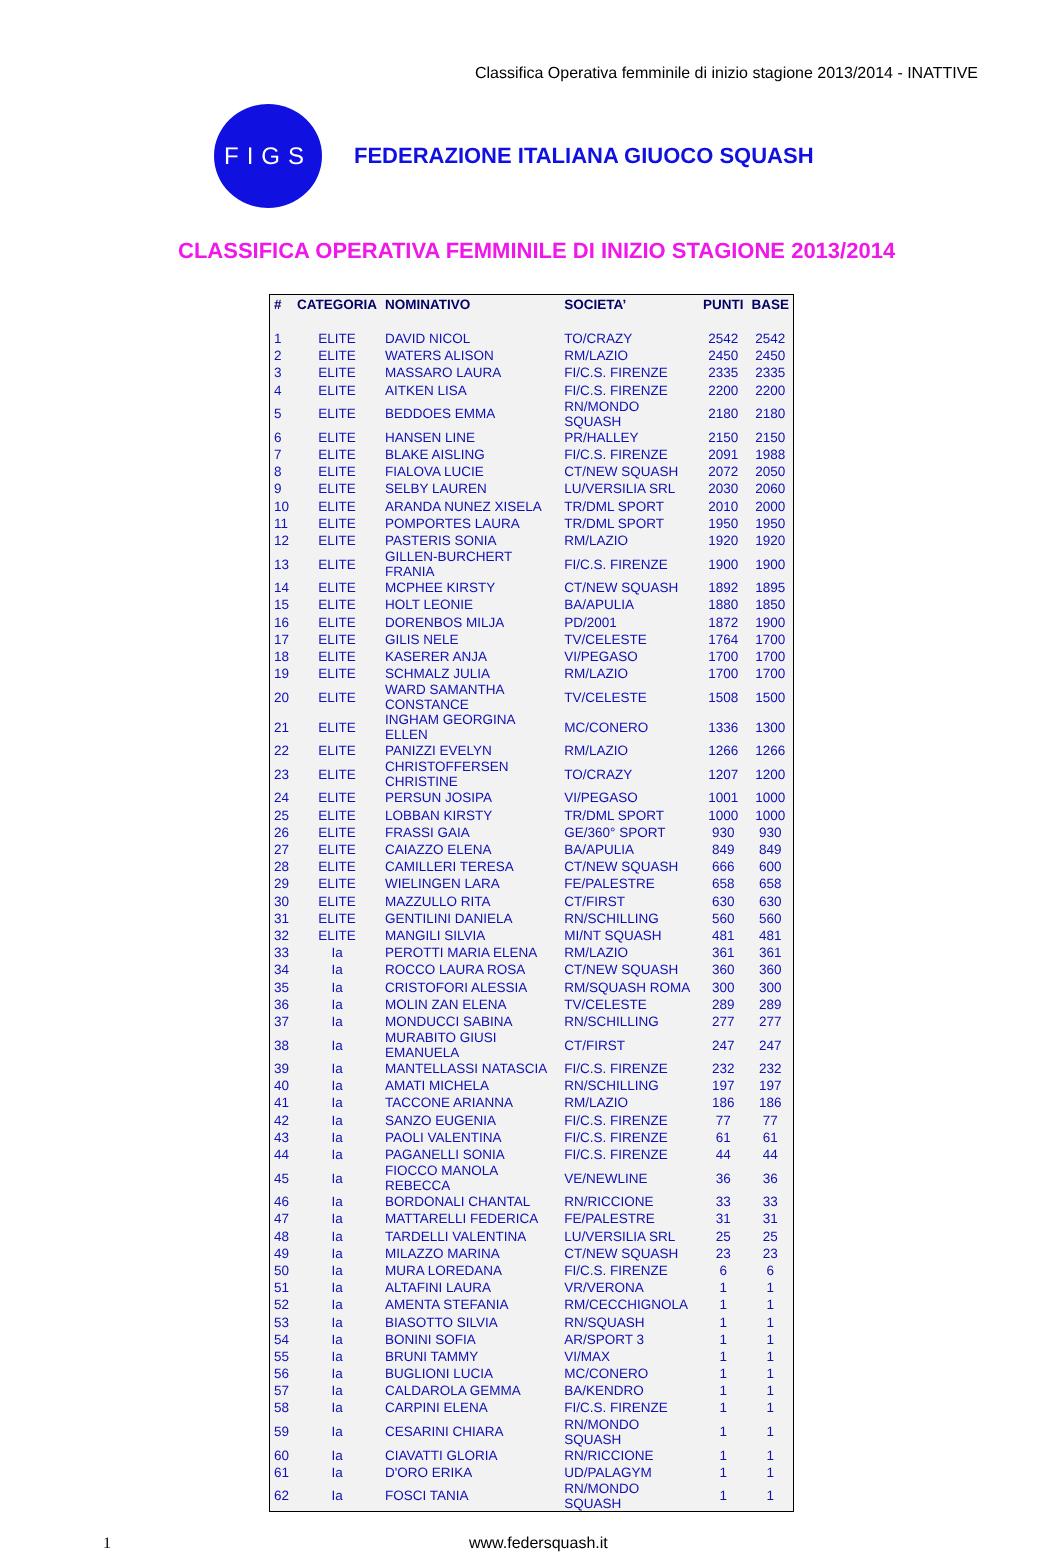Classifica Operativa femminile di inizio stagione 2013/2014 - INATTIVE
FIGS
FEDERAZIONE ITALIANA GIUOCO SQUASH
CLASSIFICA OPERATIVA FEMMINILE DI INIZIO STAGIONE 2013/2014
| # | CATEGORIA | NOMINATIVO | SOCIETA’ | PUNTI | BASE |
| --- | --- | --- | --- | --- | --- |
| 1 | ELITE | DAVID NICOL | TO/CRAZY | 2542 | 2542 |
| 2 | ELITE | WATERS ALISON | RM/LAZIO | 2450 | 2450 |
| 3 | ELITE | MASSARO LAURA | FI/C.S. FIRENZE | 2335 | 2335 |
| 4 | ELITE | AITKEN LISA | FI/C.S. FIRENZE | 2200 | 2200 |
| 5 | ELITE | BEDDOES EMMA | RN/MONDO SQUASH | 2180 | 2180 |
| 6 | ELITE | HANSEN LINE | PR/HALLEY | 2150 | 2150 |
| 7 | ELITE | BLAKE AISLING | FI/C.S. FIRENZE | 2091 | 1988 |
| 8 | ELITE | FIALOVA LUCIE | CT/NEW SQUASH | 2072 | 2050 |
| 9 | ELITE | SELBY LAUREN | LU/VERSILIA SRL | 2030 | 2060 |
| 10 | ELITE | ARANDA NUNEZ XISELA | TR/DML SPORT | 2010 | 2000 |
| 11 | ELITE | POMPORTES LAURA | TR/DML SPORT | 1950 | 1950 |
| 12 | ELITE | PASTERIS SONIA | RM/LAZIO | 1920 | 1920 |
| 13 | ELITE | GILLEN-BURCHERT FRANIA | FI/C.S. FIRENZE | 1900 | 1900 |
| 14 | ELITE | MCPHEE KIRSTY | CT/NEW SQUASH | 1892 | 1895 |
| 15 | ELITE | HOLT LEONIE | BA/APULIA | 1880 | 1850 |
| 16 | ELITE | DORENBOS MILJA | PD/2001 | 1872 | 1900 |
| 17 | ELITE | GILIS NELE | TV/CELESTE | 1764 | 1700 |
| 18 | ELITE | KASERER ANJA | VI/PEGASO | 1700 | 1700 |
| 19 | ELITE | SCHMALZ JULIA | RM/LAZIO | 1700 | 1700 |
| 20 | ELITE | WARD SAMANTHA CONSTANCE | TV/CELESTE | 1508 | 1500 |
| 21 | ELITE | INGHAM GEORGINA ELLEN | MC/CONERO | 1336 | 1300 |
| 22 | ELITE | PANIZZI EVELYN | RM/LAZIO | 1266 | 1266 |
| 23 | ELITE | CHRISTOFFERSEN CHRISTINE | TO/CRAZY | 1207 | 1200 |
| 24 | ELITE | PERSUN JOSIPA | VI/PEGASO | 1001 | 1000 |
| 25 | ELITE | LOBBAN KIRSTY | TR/DML SPORT | 1000 | 1000 |
| 26 | ELITE | FRASSI GAIA | GE/360° SPORT | 930 | 930 |
| 27 | ELITE | CAIAZZO ELENA | BA/APULIA | 849 | 849 |
| 28 | ELITE | CAMILLERI TERESA | CT/NEW SQUASH | 666 | 600 |
| 29 | ELITE | WIELINGEN LARA | FE/PALESTRE | 658 | 658 |
| 30 | ELITE | MAZZULLO RITA | CT/FIRST | 630 | 630 |
| 31 | ELITE | GENTILINI DANIELA | RN/SCHILLING | 560 | 560 |
| 32 | ELITE | MANGILI SILVIA | MI/NT SQUASH | 481 | 481 |
| 33 | Ia | PEROTTI MARIA ELENA | RM/LAZIO | 361 | 361 |
| 34 | Ia | ROCCO LAURA ROSA | CT/NEW SQUASH | 360 | 360 |
| 35 | Ia | CRISTOFORI ALESSIA | RM/SQUASH ROMA | 300 | 300 |
| 36 | Ia | MOLIN ZAN ELENA | TV/CELESTE | 289 | 289 |
| 37 | Ia | MONDUCCI SABINA | RN/SCHILLING | 277 | 277 |
| 38 | Ia | MURABITO GIUSI EMANUELA | CT/FIRST | 247 | 247 |
| 39 | Ia | MANTELLASSI NATASCIA | FI/C.S. FIRENZE | 232 | 232 |
| 40 | Ia | AMATI MICHELA | RN/SCHILLING | 197 | 197 |
| 41 | Ia | TACCONE ARIANNA | RM/LAZIO | 186 | 186 |
| 42 | Ia | SANZO EUGENIA | FI/C.S. FIRENZE | 77 | 77 |
| 43 | Ia | PAOLI VALENTINA | FI/C.S. FIRENZE | 61 | 61 |
| 44 | Ia | PAGANELLI SONIA | FI/C.S. FIRENZE | 44 | 44 |
| 45 | Ia | FIOCCO MANOLA REBECCA | VE/NEWLINE | 36 | 36 |
| 46 | Ia | BORDONALI CHANTAL | RN/RICCIONE | 33 | 33 |
| 47 | Ia | MATTARELLI FEDERICA | FE/PALESTRE | 31 | 31 |
| 48 | Ia | TARDELLI VALENTINA | LU/VERSILIA SRL | 25 | 25 |
| 49 | Ia | MILAZZO MARINA | CT/NEW SQUASH | 23 | 23 |
| 50 | Ia | MURA LOREDANA | FI/C.S. FIRENZE | 6 | 6 |
| 51 | Ia | ALTAFINI LAURA | VR/VERONA | 1 | 1 |
| 52 | Ia | AMENTA STEFANIA | RM/CECCHIGNOLA | 1 | 1 |
| 53 | Ia | BIASOTTO SILVIA | RN/SQUASH | 1 | 1 |
| 54 | Ia | BONINI SOFIA | AR/SPORT 3 | 1 | 1 |
| 55 | Ia | BRUNI TAMMY | VI/MAX | 1 | 1 |
| 56 | Ia | BUGLIONI LUCIA | MC/CONERO | 1 | 1 |
| 57 | Ia | CALDAROLA GEMMA | BA/KENDRO | 1 | 1 |
| 58 | Ia | CARPINI ELENA | FI/C.S. FIRENZE | 1 | 1 |
| 59 | Ia | CESARINI CHIARA | RN/MONDO SQUASH | 1 | 1 |
| 60 | Ia | CIAVATTI GLORIA | RN/RICCIONE | 1 | 1 |
| 61 | Ia | D'ORO ERIKA | UD/PALAGYM | 1 | 1 |
| 62 | Ia | FOSCI TANIA | RN/MONDO SQUASH | 1 | 1 |
1 www.federsquash.it